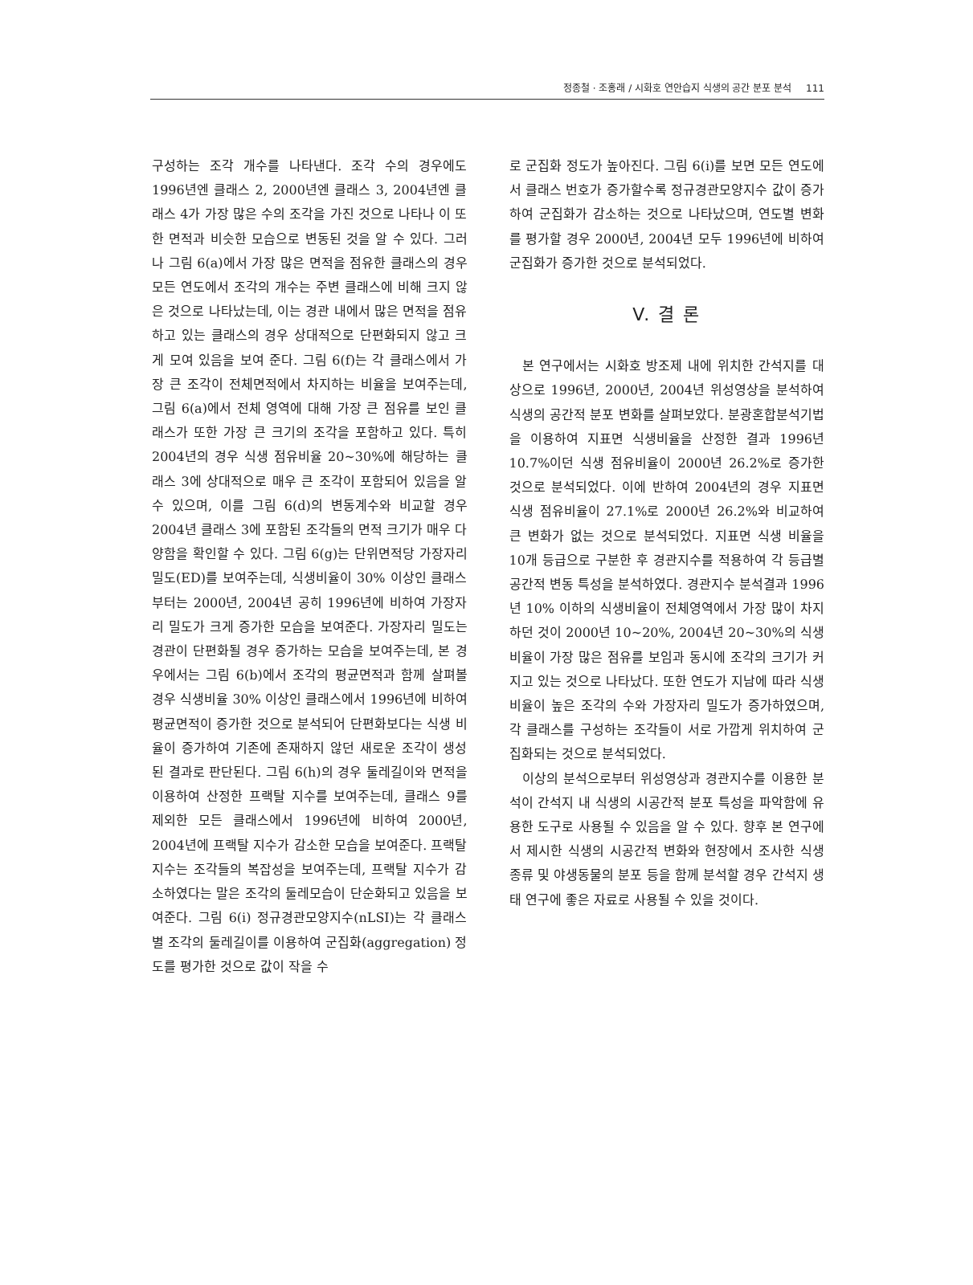정종철 · 조홍래 / 시화호 연안습지 식생의 공간 분포 분석 111
구성하는 조각 개수를 나타낸다. 조각 수의 경우에도 1996년엔 클래스 2, 2000년엔 클래스 3, 2004년엔 클래스 4가 가장 많은 수의 조각을 가진 것으로 나타나 이 또한 면적과 비슷한 모습으로 변동된 것을 알 수 있다. 그러나 그림 6(a)에서 가장 많은 면적을 점유한 클래스의 경우 모든 연도에서 조각의 개수는 주변 클래스에 비해 크지 않은 것으로 나타났는데, 이는 경관 내에서 많은 면적을 점유하고 있는 클래스의 경우 상대적으로 단편화되지 않고 크게 모여 있음을 보여 준다. 그림 6(f)는 각 클래스에서 가장 큰 조각이 전체면적에서 차지하는 비율을 보여주는데, 그림 6(a)에서 전체 영역에 대해 가장 큰 점유를 보인 클래스가 또한 가장 큰 크기의 조각을 포함하고 있다. 특히 2004년의 경우 식생 점유비율 20~30%에 해당하는 클래스 3에 상대적으로 매우 큰 조각이 포함되어 있음을 알 수 있으며, 이를 그림 6(d)의 변동계수와 비교할 경우 2004년 클래스 3에 포함된 조각들의 면적 크기가 매우 다양함을 확인할 수 있다. 그림 6(g)는 단위면적당 가장자리 밀도(ED)를 보여주는데, 식생비율이 30% 이상인 클래스부터는 2000년, 2004년 공히 1996년에 비하여 가장자리 밀도가 크게 증가한 모습을 보여준다. 가장자리 밀도는 경관이 단편화될 경우 증가하는 모습을 보여주는데, 본 경우에서는 그림 6(b)에서 조각의 평균면적과 함께 살펴볼 경우 식생비율 30% 이상인 클래스에서 1996년에 비하여 평균면적이 증가한 것으로 분석되어 단편화보다는 식생 비율이 증가하여 기존에 존재하지 않던 새로운 조각이 생성된 결과로 판단된다. 그림 6(h)의 경우 둘레길이와 면적을 이용하여 산정한 프랙탈 지수를 보여주는데, 클래스 9를 제외한 모든 클래스에서 1996년에 비하여 2000년, 2004년에 프랙탈 지수가 감소한 모습을 보여준다. 프랙탈 지수는 조각들의 복잡성을 보여주는데, 프랙탈 지수가 감소하였다는 말은 조각의 둘레모습이 단순화되고 있음을 보여준다. 그림 6(i) 정규경관모양지수(nLSI)는 각 클래스별 조각의 둘레길이를 이용하여 군집화(aggregation) 정도를 평가한 것으로 값이 작을 수
로 군집화 정도가 높아진다. 그림 6(i)를 보면 모든 연도에서 클래스 번호가 증가할수록 정규경관모양지수 값이 증가하여 군집화가 감소하는 것으로 나타났으며, 연도별 변화를 평가할 경우 2000년, 2004년 모두 1996년에 비하여 군집화가 증가한 것으로 분석되었다.
V. 결 론
본 연구에서는 시화호 방조제 내에 위치한 간석지를 대상으로 1996년, 2000년, 2004년 위성영상을 분석하여 식생의 공간적 분포 변화를 살펴보았다. 분광혼합분석기법을 이용하여 지표면 식생비율을 산정한 결과 1996년 10.7%이던 식생 점유비율이 2000년 26.2%로 증가한 것으로 분석되었다. 이에 반하여 2004년의 경우 지표면 식생 점유비율이 27.1%로 2000년 26.2%와 비교하여 큰 변화가 없는 것으로 분석되었다. 지표면 식생 비율을 10개 등급으로 구분한 후 경관지수를 적용하여 각 등급별 공간적 변동 특성을 분석하였다. 경관지수 분석결과 1996년 10% 이하의 식생비율이 전체영역에서 가장 많이 차지하던 것이 2000년 10~20%, 2004년 20~30%의 식생비율이 가장 많은 점유를 보임과 동시에 조각의 크기가 커지고 있는 것으로 나타났다. 또한 연도가 지남에 따라 식생비율이 높은 조각의 수와 가장자리 밀도가 증가하였으며, 각 클래스를 구성하는 조각들이 서로 가깝게 위치하여 군집화되는 것으로 분석되었다.
이상의 분석으로부터 위성영상과 경관지수를 이용한 분석이 간석지 내 식생의 시공간적 분포 특성을 파악함에 유용한 도구로 사용될 수 있음을 알 수 있다. 향후 본 연구에서 제시한 식생의 시공간적 변화와 현장에서 조사한 식생 종류 및 야생동물의 분포 등을 함께 분석할 경우 간석지 생태 연구에 좋은 자료로 사용될 수 있을 것이다.